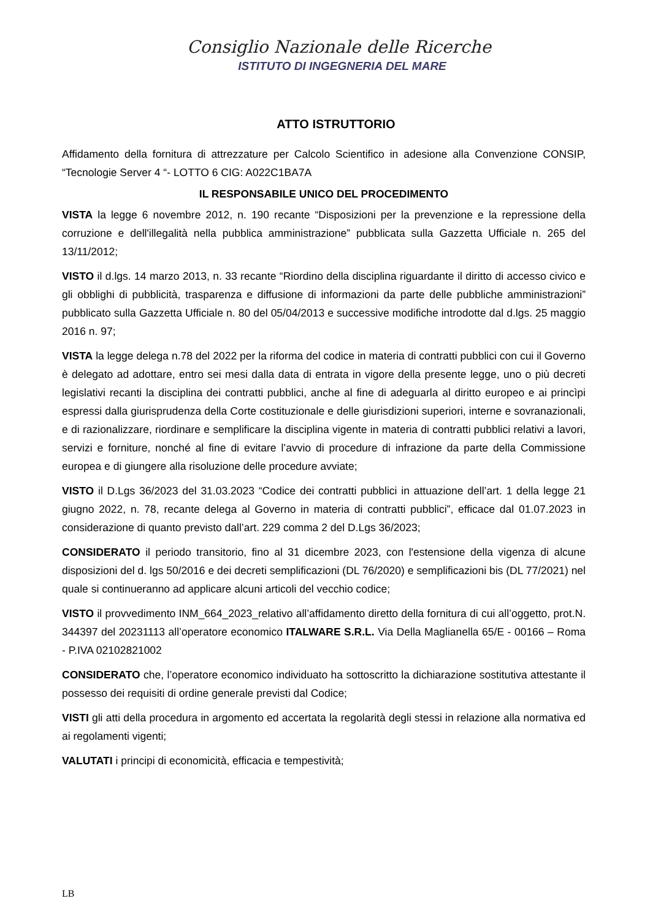Consiglio Nazionale delle Ricerche
ISTITUTO DI INGEGNERIA DEL MARE
ATTO ISTRUTTORIO
Affidamento della fornitura di attrezzature per Calcolo Scientifico in adesione alla Convenzione CONSIP, “Tecnologie Server 4 “- LOTTO 6 CIG: A022C1BA7A
IL RESPONSABILE UNICO DEL PROCEDIMENTO
VISTA la legge 6 novembre 2012, n. 190 recante “Disposizioni per la prevenzione e la repressione della corruzione e dell'illegalità nella pubblica amministrazione” pubblicata sulla Gazzetta Ufficiale n. 265 del 13/11/2012;
VISTO il d.lgs. 14 marzo 2013, n. 33 recante “Riordino della disciplina riguardante il diritto di accesso civico e gli obblighi di pubblicità, trasparenza e diffusione di informazioni da parte delle pubbliche amministrazioni” pubblicato sulla Gazzetta Ufficiale n. 80 del 05/04/2013 e successive modifiche introdotte dal d.lgs. 25 maggio 2016 n. 97;
VISTA la legge delega n.78 del 2022 per la riforma del codice in materia di contratti pubblici con cui il Governo è delegato ad adottare, entro sei mesi dalla data di entrata in vigore della presente legge, uno o più decreti legislativi recanti la disciplina dei contratti pubblici, anche al fine di adeguarla al diritto europeo e ai princìpi espressi dalla giurisprudenza della Corte costituzionale e delle giurisdizioni superiori, interne e sovranazionali, e di razionalizzare, riordinare e semplificare la disciplina vigente in materia di contratti pubblici relativi a lavori, servizi e forniture, nonché al fine di evitare l’avvio di procedure di infrazione da parte della Commissione europea e di giungere alla risoluzione delle procedure avviate;
VISTO il D.Lgs 36/2023 del 31.03.2023 “Codice dei contratti pubblici in attuazione dell’art. 1 della legge 21 giugno 2022, n. 78, recante delega al Governo in materia di contratti pubblici”, efficace dal 01.07.2023 in considerazione di quanto previsto dall’art. 229 comma 2 del D.Lgs 36/2023;
CONSIDERATO il periodo transitorio, fino al 31 dicembre 2023, con l'estensione della vigenza di alcune disposizioni del d. lgs 50/2016 e dei decreti semplificazioni (DL 76/2020) e semplificazioni bis (DL 77/2021) nel quale si continueranno ad applicare alcuni articoli del vecchio codice;
VISTO il provvedimento INM_664_2023_relativo all’affidamento diretto della fornitura di cui all’oggetto, prot.N. 344397 del 20231113 all’operatore economico ITALWARE S.R.L. Via Della Maglianella 65/E - 00166 – Roma - P.IVA 02102821002
CONSIDERATO che, l’operatore economico individuato ha sottoscritto la dichiarazione sostitutiva attestante il possesso dei requisiti di ordine generale previsti dal Codice;
VISTI gli atti della procedura in argomento ed accertata la regolarità degli stessi in relazione alla normativa ed ai regolamenti vigenti;
VALUTATI i principi di economicità, efficacia e tempestività;
LB